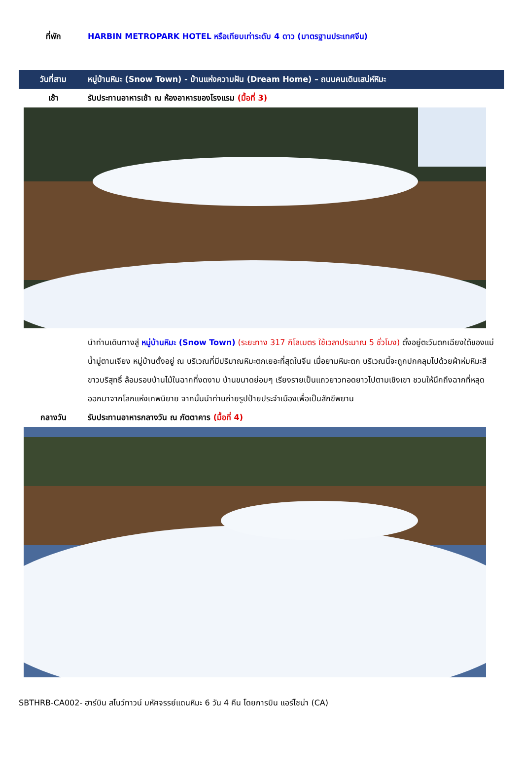ที่พัก HARBIN METROPARK HOTEL หรือเทียบเท่าระดับ 4 ดาว (มาตรฐานประเทศจีน)
วันที่สาม
หมู่บ้านหิมะ (Snow Town) - บ้านแห่งความฝัน (Dream Home) – ถนนคนเดินเสน่ห์หิมะ
เช้า
รับประทานอาหารเช้า ณ ห้องอาหารของโรงแรม (มื้อที่ 3)
นำท่านเดินทางสู่ หมู่บ้านหิมะ (Snow Town) (ระยะทาง 317 กิโลเมตร ใช้เวลาประมาณ 5 ชั่วโมง) ตั้งอยู่ตะวันตกเฉียงใต้ของแม่น้ำมู่ตานเจียง หมู่บ้านตั้งอยู่ ณ บริเวณที่มีปริมาณหิมะตกเยอะที่สุดในจีน เมื่อยามหิมะตก บริเวณนี้จะถูกปกคลุมไปด้วยผ้าห่มหิมะสีขาวบริสุทธิ์ ล้อมรอบบ้านไม้ในฉากที่งดงาม บ้านขนาดย่อมๆ เรียงรายเป็นแถวยาวทอดยาวไปตามเชิงเขา ชวนให้นึกถึงฉากที่หลุดออกมาจากโลกแห่งเทพนิยาย จากนั้นนำท่านถ่ายรูปป้ายประจำเมืองเพื่อเป็นสักขีพยาน
กลางวัน
รับประทานอาหารกลางวัน ณ ภัตตาคาร (มื้อที่ 4)
SBTHRB-CA002- ฮาร์บิน สโนว์ทาวน์ มหัศจรรย์แดนหิมะ 6 วัน 4 คืน โดยการบิน แอร์ไชน่า (CA)